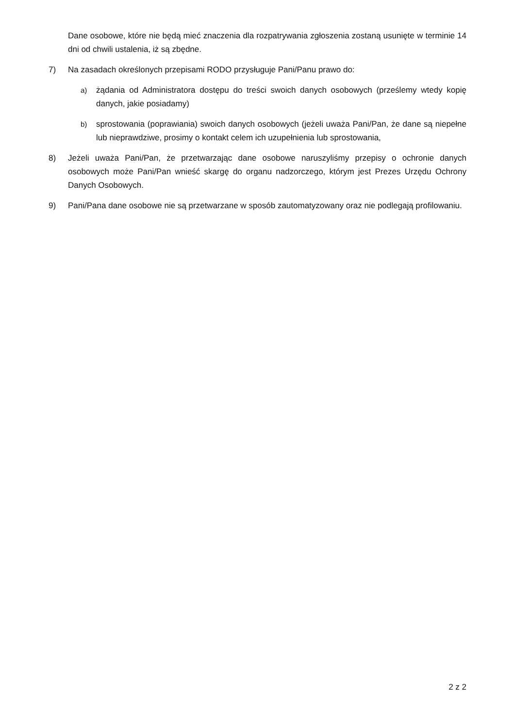Dane osobowe, które nie będą mieć znaczenia dla rozpatrywania zgłoszenia zostaną usunięte w terminie 14 dni od chwili ustalenia, iż są zbędne.
7) Na zasadach określonych przepisami RODO przysługuje Pani/Panu prawo do:
a) żądania od Administratora dostępu do treści swoich danych osobowych (prześlemy wtedy kopię danych, jakie posiadamy)
b) sprostowania (poprawiania) swoich danych osobowych (jeżeli uważa Pani/Pan, że dane są niepełne lub nieprawdziwe, prosimy o kontakt celem ich uzupełnienia lub sprostowania,
8) Jeżeli uważa Pani/Pan, że przetwarzając dane osobowe naruszyliśmy przepisy o ochronie danych osobowych może Pani/Pan wnieść skargę do organu nadzorczego, którym jest Prezes Urzędu Ochrony Danych Osobowych.
9) Pani/Pana dane osobowe nie są przetwarzane w sposób zautomatyzowany oraz nie podlegają profilowaniu.
2 z 2